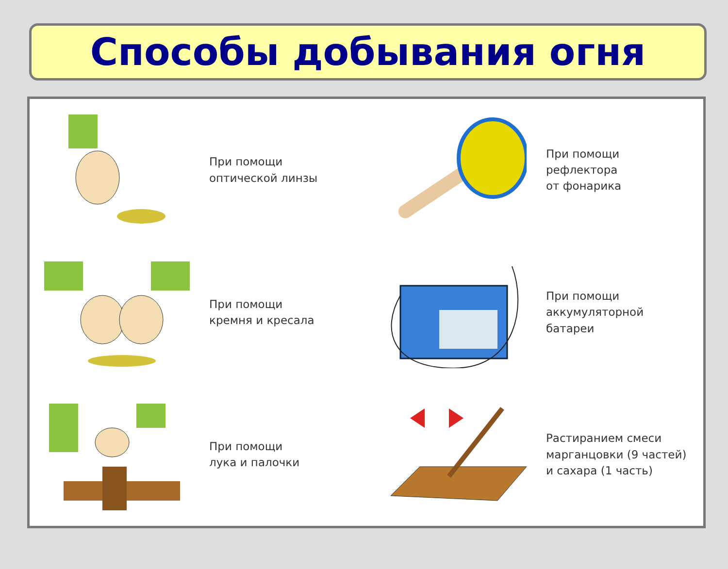Способы добывания огня
При помощи
оптической линзы
При помощи
рефлектора
от фонарика
При помощи
кремня и кресала
При помощи
аккумуляторной
батареи
При помощи
лука и палочки
Растиранием смеси
марганцовки (9 частей)
и сахара (1 часть)